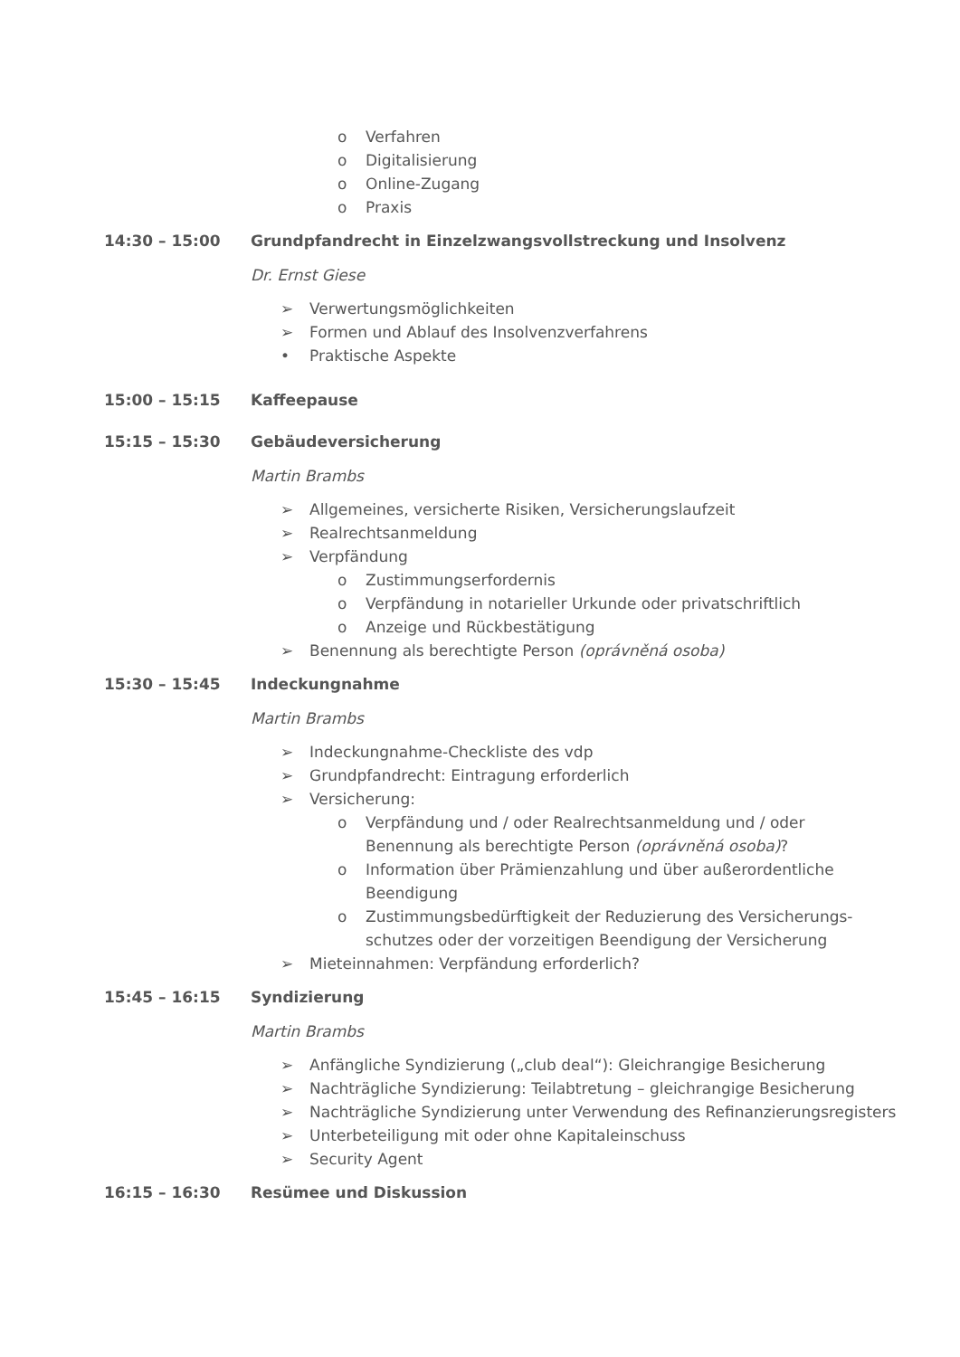o Verfahren
o Digitalisierung
o Online-Zugang
o Praxis
14:30 – 15:00 Grundpfandrecht in Einzelzwangsvollstreckung und Insolvenz
Dr. Ernst Giese
➢ Verwertungsmöglichkeiten
➢ Formen und Ablauf des Insolvenzverfahrens
• Praktische Aspekte
15:00 – 15:15 Kaffeepause
15:15 – 15:30 Gebäudeversicherung
Martin Brambs
➢ Allgemeines, versicherte Risiken, Versicherungslaufzeit
➢ Realrechtsanmeldung
➢ Verpfändung
o Zustimmungserfordernis
o Verpfändung in notarieller Urkunde oder privatschriftlich
o Anzeige und Rückbestätigung
➢ Benennung als berechtigte Person (oprávněná osoba)
15:30 – 15:45 Indeckungnahme
Martin Brambs
➢ Indeckungnahme-Checkliste des vdp
➢ Grundpfandrecht: Eintragung erforderlich
➢ Versicherung:
o Verpfändung und / oder Realrechtsanmeldung und / oder
Benennung als berechtigte Person (oprávněná osoba)?
o Information über Prämienzahlung und über außerordentliche
Beendigung
o Zustimmungsbedürftigkeit der Reduzierung des Versicherungs-
schutzes oder der vorzeitigen Beendigung der Versicherung
➢ Mieteinnahmen: Verpfändung erforderlich?
15:45 – 16:15 Syndizierung
Martin Brambs
➢ Anfängliche Syndizierung („club deal“): Gleichrangige Besicherung
➢ Nachträgliche Syndizierung: Teilabtretung – gleichrangige Besicherung
➢ Nachträgliche Syndizierung unter Verwendung des Refinanzierungsregisters
➢ Unterbeteiligung mit oder ohne Kapitaleinschuss
➢ Security Agent
16:15 – 16:30 Resümee und Diskussion